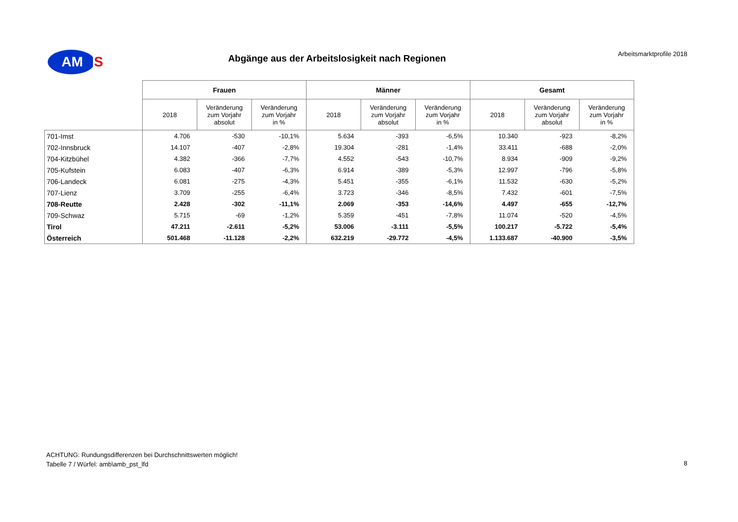AM
S
Arbeitsmarktprofile 2018 Abgänge aus der Arbeitslosigkeit nach Regionen
| | Frauen | | | Männer | | | Gesamt | | |
| --- | --- | --- | --- | --- | --- | --- | --- | --- | --- |
| | 2018 | Veränderung zum Vorjahr absolut | Veränderung zum Vorjahr in % | 2018 | Veränderung zum Vorjahr absolut | Veränderung zum Vorjahr in % | 2018 | Veränderung zum Vorjahr absolut | Veränderung zum Vorjahr in % |
| 701-Imst | 4.706 | -530 | -10,1% | 5.634 | -393 | -6,5% | 10.340 | -923 | -8,2% |
| 702-Innsbruck | 14.107 | -407 | -2,8% | 19.304 | -281 | -1,4% | 33.411 | -688 | -2,0% |
| 704-Kitzbühel | 4.382 | -366 | -7,7% | 4.552 | -543 | -10,7% | 8.934 | -909 | -9,2% |
| 705-Kufstein | 6.083 | -407 | -6,3% | 6.914 | -389 | -5,3% | 12.997 | -796 | -5,8% |
| 706-Landeck | 6.081 | -275 | -4,3% | 5.451 | -355 | -6,1% | 11.532 | -630 | -5,2% |
| 707-Lienz | 3.709 | -255 | -6,4% | 3.723 | -346 | -8,5% | 7.432 | -601 | -7,5% |
| 708-Reutte | 2.428 | -302 | -11,1% | 2.069 | -353 | -14,6% | 4.497 | -655 | -12,7% |
| 709-Schwaz | 5.715 | -69 | -1,2% | 5.359 | -451 | -7,8% | 11.074 | -520 | -4,5% |
| Tirol | 47.211 | -2.611 | -5,2% | 53.006 | -3.111 | -5,5% | 100.217 | -5.722 | -5,4% |
| Österreich | 501.468 | -11.128 | -2,2% | 632.219 | -29.772 | -4,5% | 1.133.687 | -40.900 | -3,5% |
ACHTUNG: Rundungsdifferenzen bei Durchschnittswerten möglich!
Tabelle 7 / Würfel: amb\amb_pst_lfd
8